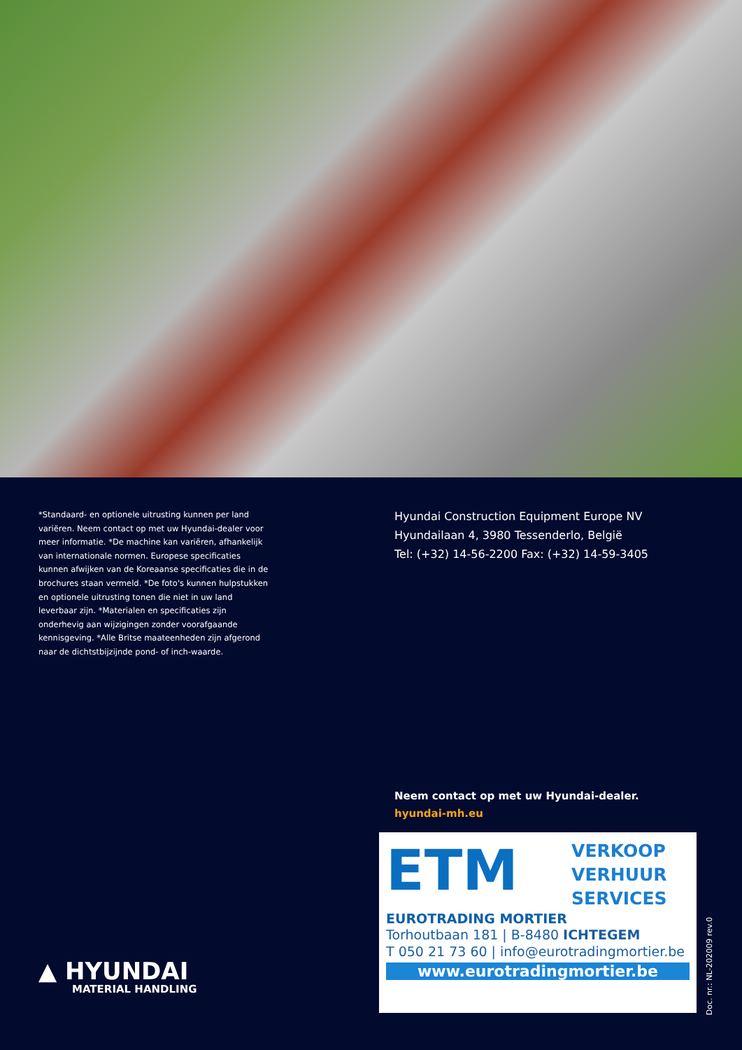*Standaard- en optionele uitrusting kunnen per land variëren. Neem contact op met uw Hyundai-dealer voor meer informatie. *De machine kan variëren, afhankelijk van internationale normen. Europese specificaties kunnen afwijken van de Koreaanse specificaties die in de brochures staan vermeld. *De foto's kunnen hulpstukken en optionele uitrusting tonen die niet in uw land leverbaar zijn. *Materialen en specificaties zijn onderhevig aan wijzigingen zonder voorafgaande kennisgeving. *Alle Britse maateenheden zijn afgerond naar de dichtstbijzijnde pond- of inch-waarde.
▲ HYUNDAI
MATERIAL HANDLING
Hyundai Construction Equipment Europe NV
Hyundailaan 4, 3980 Tessenderlo, België
Tel: (+32) 14-56-2200 Fax: (+32) 14-59-3405
Neem contact op met uw Hyundai-dealer.
hyundai-mh.eu
ETM VERKOOP
VERHUUR
SERVICES
EUROTRADING MORTIER
Torhoutbaan 181 | B-8480 ICHTEGEM
T 050 21 73 60 | info@eurotradingmortier.be
www.eurotradingmortier.be
Doc. nr.: NL-202009 rev.0